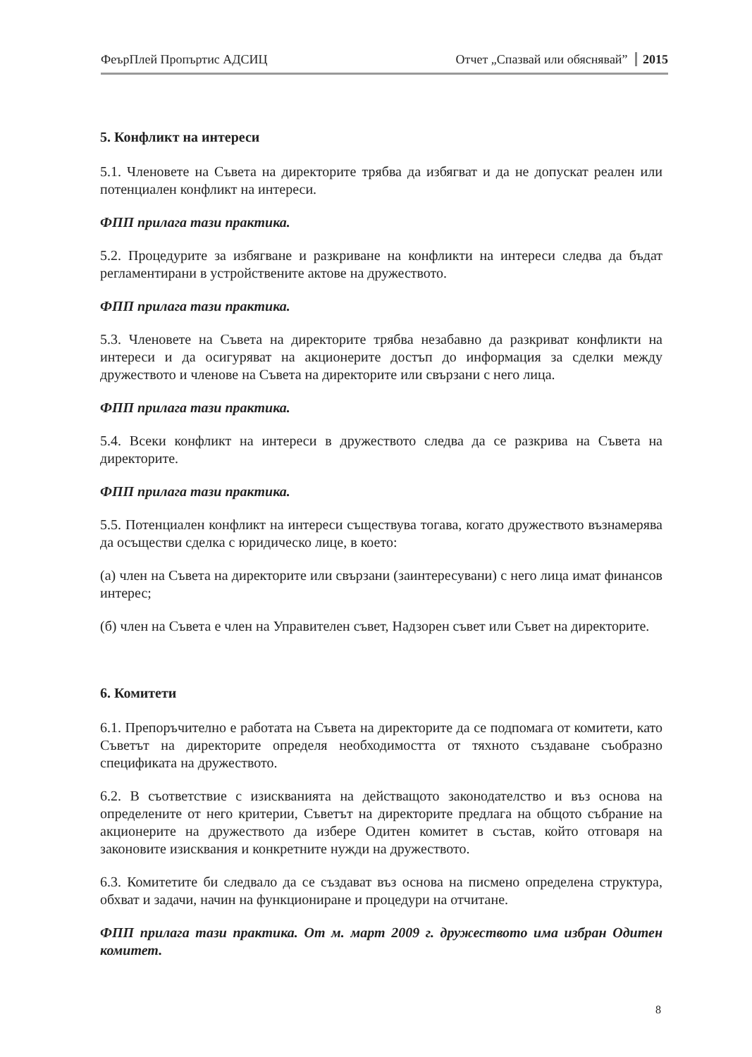ФеърПлей Пропъртис АДСИЦ Отчет „Спазвай или обяснявай” 2015
5. Конфликт на интереси
5.1. Членовете на Съвета на директорите трябва да избягват и да не допускат реален или потенциален конфликт на интереси.
ФПП прилага тази практика.
5.2. Процедурите за избягване и разкриване на конфликти на интереси следва да бъдат регламентирани в устройствените актове на дружеството.
ФПП прилага тази практика.
5.3. Членовете на Съвета на директорите трябва незабавно да разкриват конфликти на интереси и да осигуряват на акционерите достъп до информация за сделки между дружеството и членове на Съвета на директорите или свързани с него лица.
ФПП прилага тази практика.
5.4. Всеки конфликт на интереси в дружеството следва да се разкрива на Съвета на директорите.
ФПП прилага тази практика.
5.5. Потенциален конфликт на интереси съществува тогава, когато дружеството възнамерява да осъществи сделка с юридическо лице, в което:
(а) член на Съвета на директорите или свързани (заинтересувани) с него лица имат финансов интерес;
(б) член на Съвета е член на Управителен съвет, Надзорен съвет или Съвет на директорите.
6. Комитети
6.1. Препоръчително е работата на Съвета на директорите да се подпомага от комитети, като Съветът на директорите определя необходимостта от тяхното създаване съобразно спецификата на дружеството.
6.2. В съответствие с изискванията на действащото законодателство и въз основа на определените от него критерии, Съветът на директорите предлага на общото събрание на акционерите на дружеството да избере Одитен комитет в състав, който отговаря на законовите изисквания и конкретните нужди на дружеството.
6.3. Комитетите би следвало да се създават въз основа на писмено определена структура, обхват и задачи, начин на функциониране и процедури на отчитане.
ФПП прилага тази практика. От м. март 2009 г. дружеството има избран Одитен комитет.
8